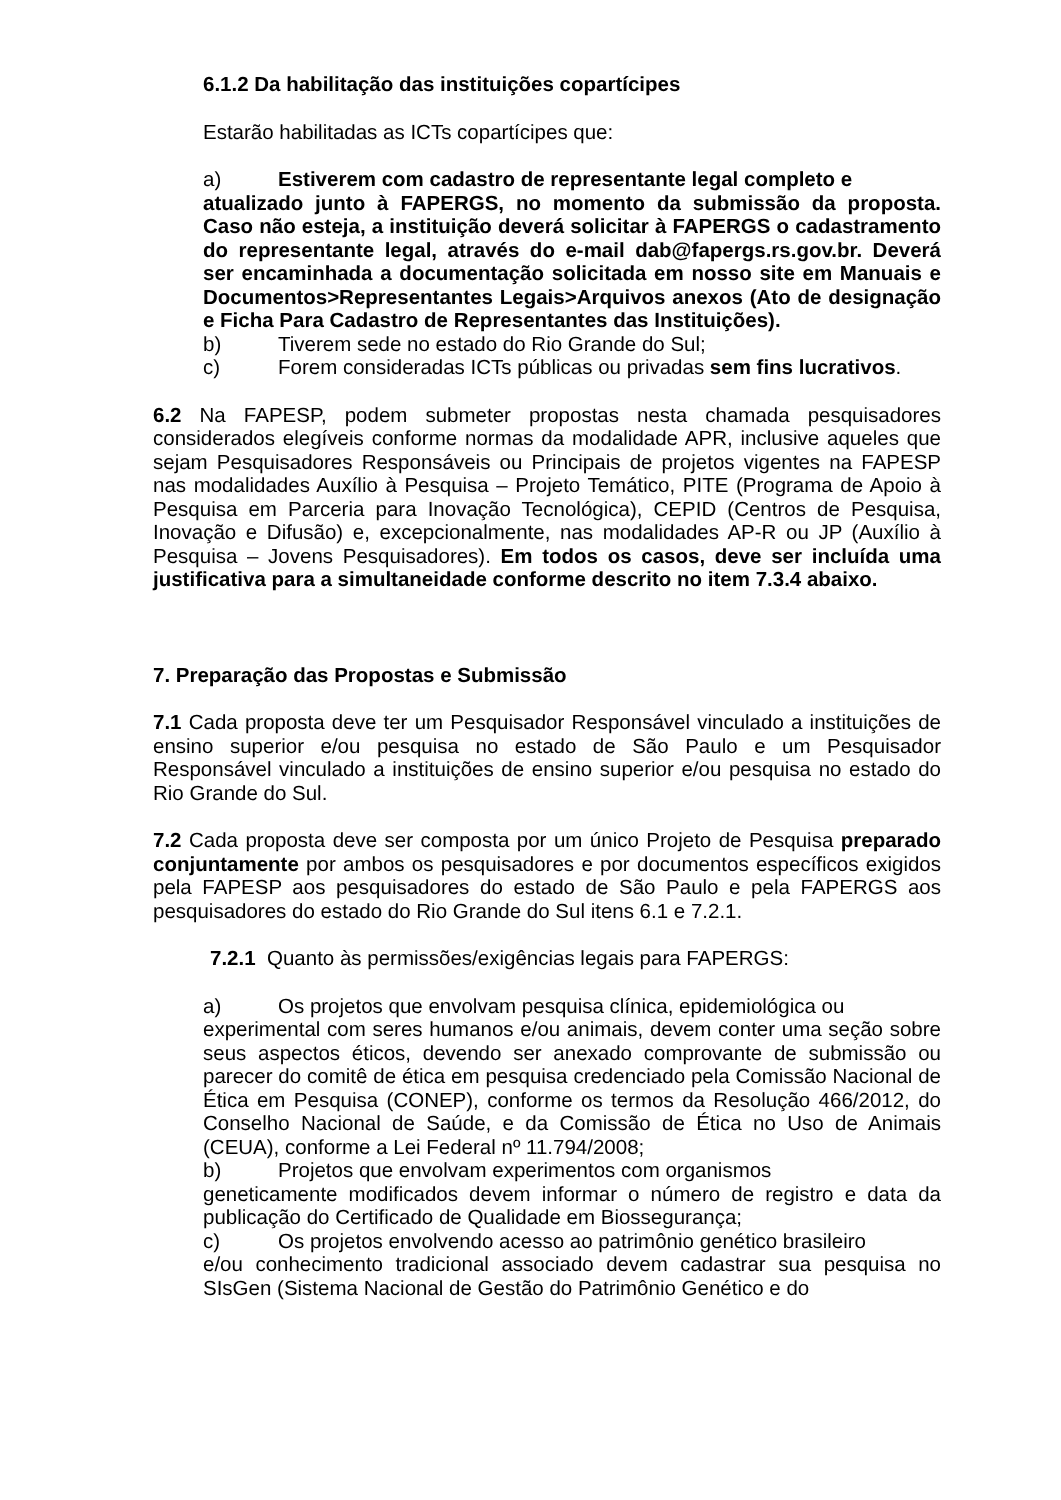6.1.2 Da habilitação das instituições copartícipes
Estarão habilitadas as ICTs copartícipes que:
a) Estiverem com cadastro de representante legal completo e
atualizado junto à FAPERGS, no momento da submissão da proposta. Caso não esteja, a instituição deverá solicitar à FAPERGS o cadastramento do representante legal, através do e-mail dab@fapergs.rs.gov.br. Deverá ser encaminhada a documentação solicitada em nosso site em Manuais e Documentos>Representantes Legais>Arquivos anexos (Ato de designação e Ficha Para Cadastro de Representantes das Instituições).
b) Tiverem sede no estado do Rio Grande do Sul;
c) Forem consideradas ICTs públicas ou privadas sem fins lucrativos.
6.2 Na FAPESP, podem submeter propostas nesta chamada pesquisadores considerados elegíveis conforme normas da modalidade APR, inclusive aqueles que sejam Pesquisadores Responsáveis ou Principais de projetos vigentes na FAPESP nas modalidades Auxílio à Pesquisa – Projeto Temático, PITE (Programa de Apoio à Pesquisa em Parceria para Inovação Tecnológica), CEPID (Centros de Pesquisa, Inovação e Difusão) e, excepcionalmente, nas modalidades AP-R ou JP (Auxílio à Pesquisa – Jovens Pesquisadores). Em todos os casos, deve ser incluída uma justificativa para a simultaneidade conforme descrito no item 7.3.4 abaixo.
7. Preparação das Propostas e Submissão
7.1 Cada proposta deve ter um Pesquisador Responsável vinculado a instituições de ensino superior e/ou pesquisa no estado de São Paulo e um Pesquisador Responsável vinculado a instituições de ensino superior e/ou pesquisa no estado do Rio Grande do Sul.
7.2 Cada proposta deve ser composta por um único Projeto de Pesquisa preparado conjuntamente por ambos os pesquisadores e por documentos específicos exigidos pela FAPESP aos pesquisadores do estado de São Paulo e pela FAPERGS aos pesquisadores do estado do Rio Grande do Sul itens 6.1 e 7.2.1.
7.2.1 Quanto às permissões/exigências legais para FAPERGS:
a) Os projetos que envolvam pesquisa clínica, epidemiológica ou
experimental com seres humanos e/ou animais, devem conter uma seção sobre seus aspectos éticos, devendo ser anexado comprovante de submissão ou parecer do comitê de ética em pesquisa credenciado pela Comissão Nacional de Ética em Pesquisa (CONEP), conforme os termos da Resolução 466/2012, do Conselho Nacional de Saúde, e da Comissão de Ética no Uso de Animais (CEUA), conforme a Lei Federal nº 11.794/2008;
b) Projetos que envolvam experimentos com organismos
geneticamente modificados devem informar o número de registro e data da publicação do Certificado de Qualidade em Biossegurança;
c) Os projetos envolvendo acesso ao patrimônio genético brasileiro
e/ou conhecimento tradicional associado devem cadastrar sua pesquisa no SIsGen (Sistema Nacional de Gestão do Patrimônio Genético e do